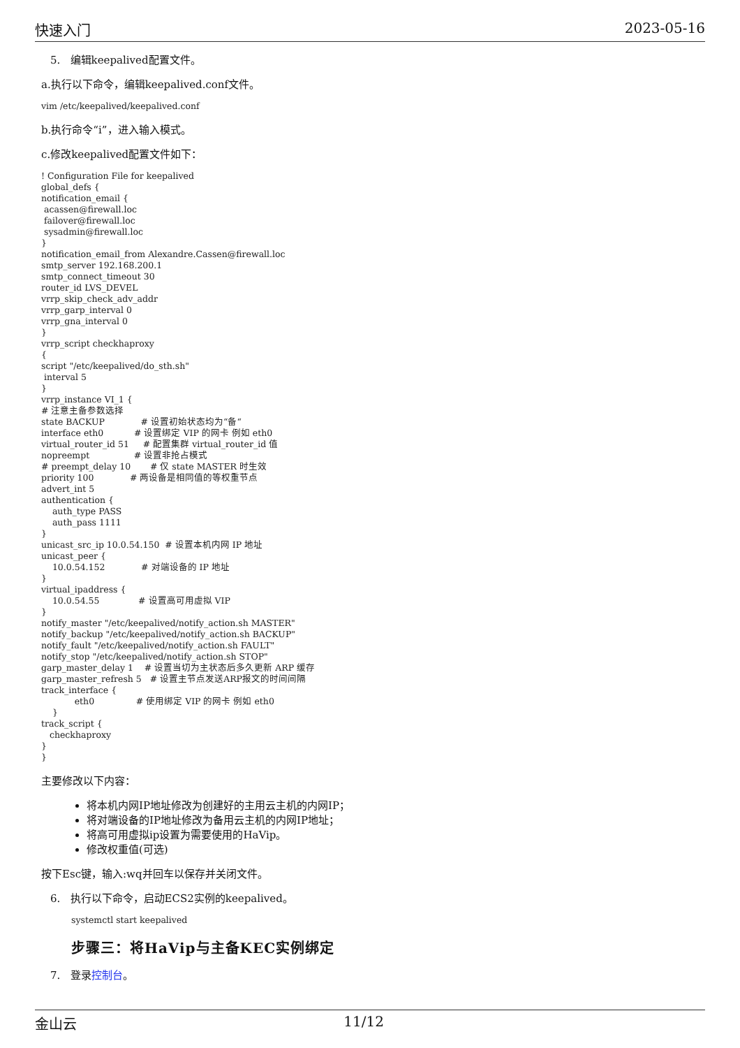快速入门 2023-05-16
5. 编辑keepalived配置文件。
a.执行以下命令，编辑keepalived.conf文件。
vim /etc/keepalived/keepalived.conf
b.执行命令“i”，进入输入模式。
c.修改keepalived配置文件如下：
! Configuration File for keepalived
global_defs {
notification_email {
 acassen@firewall.loc
 failover@firewall.loc
 sysadmin@firewall.loc
}
notification_email_from Alexandre.Cassen@firewall.loc
smtp_server 192.168.200.1
smtp_connect_timeout 30
router_id LVS_DEVEL
vrrp_skip_check_adv_addr
vrrp_garp_interval 0
vrrp_gna_interval 0
}
vrrp_script checkhaproxy
{
script "/etc/keepalived/do_sth.sh"
 interval 5
}
vrrp_instance VI_1 {
# 注意主备参数选择
state BACKUP             # 设置初始状态均为“备“
interface eth0           # 设置绑定 VIP 的网卡 例如 eth0
virtual_router_id 51     # 配置集群 virtual_router_id 值
nopreempt                # 设置非抢占模式
# preempt_delay 10       # 仅 state MASTER 时生效
priority 100             # 两设备是相同值的等权重节点
advert_int 5
authentication {
    auth_type PASS
    auth_pass 1111
}
unicast_src_ip 10.0.54.150  # 设置本机内网 IP 地址
unicast_peer {
    10.0.54.152             # 对端设备的 IP 地址
}
virtual_ipaddress {
    10.0.54.55              # 设置高可用虚拟 VIP
}
notify_master "/etc/keepalived/notify_action.sh MASTER"
notify_backup "/etc/keepalived/notify_action.sh BACKUP"
notify_fault "/etc/keepalived/notify_action.sh FAULT"
notify_stop "/etc/keepalived/notify_action.sh STOP"
garp_master_delay 1    # 设置当切为主状态后多久更新 ARP 缓存
garp_master_refresh 5   # 设置主节点发送ARP报文的时间间隔
track_interface {
            eth0               # 使用绑定 VIP 的网卡 例如 eth0
    }
track_script {
   checkhaproxy
}
}
主要修改以下内容：
将本机内网IP地址修改为创建好的主用云主机的内网IP；
将对端设备的IP地址修改为备用云主机的内网IP地址；
将高可用虚拟ip设置为需要使用的HaVip。
修改权重值(可选)
按下Esc键，输入:wq并回车以保存并关闭文件。
6. 执行以下命令，启动ECS2实例的keepalived。
systemctl start keepalived
步骤三：将HaVip与主备KEC实例绑定
7. 登录控制台。
金山云 11/12